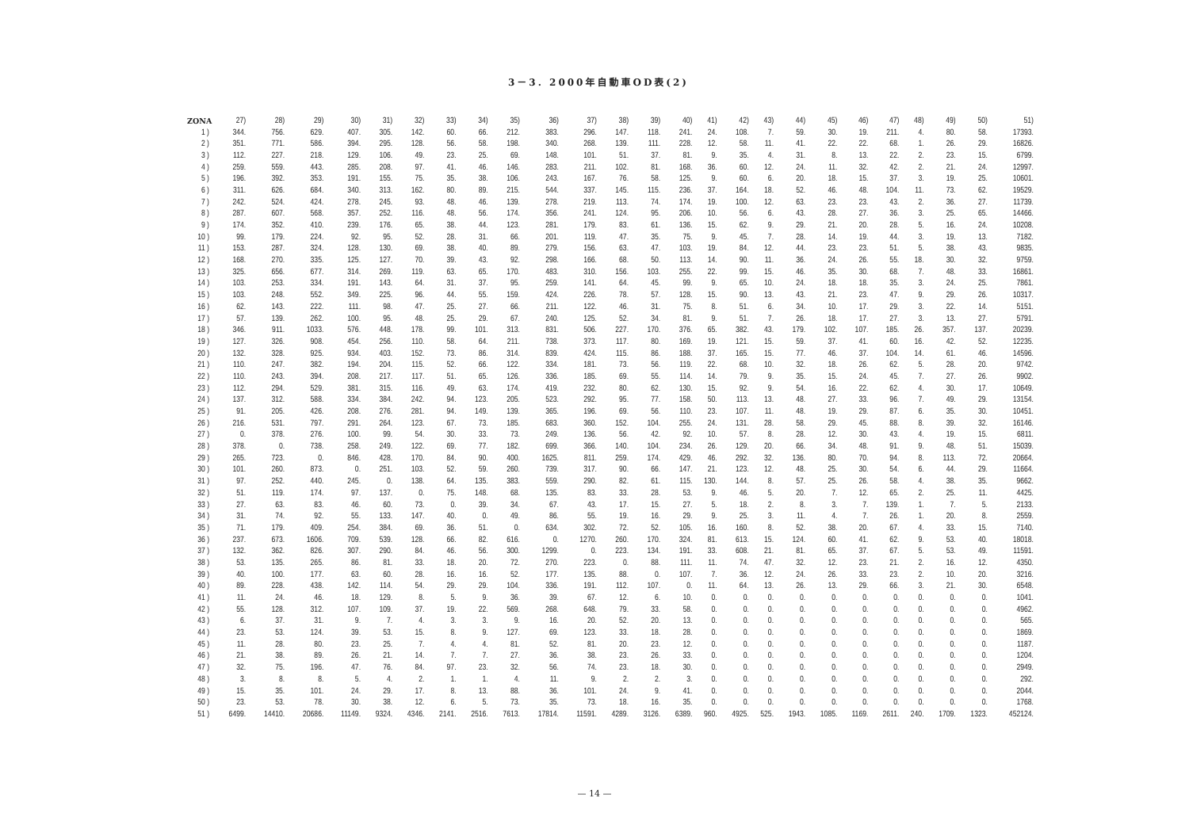3－3. 2000年自動車OD表(2)
| ZONA | 27) | 28) | 29) | 30) | 31) | 32) | 33) | 34) | 35) | 36) | 37) | 38) | 39) | 40) | 41) | 42) | 43) | 44) | 45) | 46) | 47) | 48) | 49) | 50) | 51) |
| --- | --- | --- | --- | --- | --- | --- | --- | --- | --- | --- | --- | --- | --- | --- | --- | --- | --- | --- | --- | --- | --- | --- | --- | --- | --- |
| 1 ) | 344. | 756. | 629. | 407. | 305. | 142. | 60. | 66. | 212. | 383. | 296. | 147. | 118. | 241. | 24. | 108. | 7. | 59. | 30. | 19. | 211. | 4. | 80. | 58. | 17393. |
| 2 ) | 351. | 771. | 586. | 394. | 295. | 128. | 56. | 58. | 198. | 340. | 268. | 139. | 111. | 228. | 12. | 58. | 11. | 41. | 22. | 22. | 68. | 1. | 26. | 29. | 16826. |
| 3 ) | 112. | 227. | 218. | 129. | 106. | 49. | 23. | 25. | 69. | 148. | 101. | 51. | 37. | 81. | 9. | 35. | 4. | 31. | 8. | 13. | 22. | 2. | 23. | 15. | 6799. |
| 4 ) | 259. | 559. | 443. | 285. | 208. | 97. | 41. | 46. | 146. | 283. | 211. | 102. | 81. | 168. | 36. | 60. | 12. | 24. | 11. | 32. | 42. | 2. | 21. | 24. | 12997. |
| 5 ) | 196. | 392. | 353. | 191. | 155. | 75. | 35. | 38. | 106. | 243. | 167. | 76. | 58. | 125. | 9. | 60. | 6. | 20. | 18. | 15. | 37. | 3. | 19. | 25. | 10601. |
| 6 ) | 311. | 626. | 684. | 340. | 313. | 162. | 80. | 89. | 215. | 544. | 337. | 145. | 115. | 236. | 37. | 164. | 18. | 52. | 46. | 48. | 104. | 11. | 73. | 62. | 19529. |
| 7 ) | 242. | 524. | 424. | 278. | 245. | 93. | 48. | 46. | 139. | 278. | 219. | 113. | 74. | 174. | 19. | 100. | 12. | 63. | 23. | 23. | 43. | 2. | 36. | 27. | 11739. |
| 8 ) | 287. | 607. | 568. | 357. | 252. | 116. | 48. | 56. | 174. | 356. | 241. | 124. | 95. | 206. | 10. | 56. | 6. | 43. | 28. | 27. | 36. | 3. | 25. | 65. | 14466. |
| 9 ) | 174. | 352. | 410. | 239. | 176. | 65. | 38. | 44. | 123. | 281. | 179. | 83. | 61. | 136. | 15. | 62. | 9. | 29. | 21. | 20. | 28. | 5. | 16. | 24. | 10208. |
| 10 ) | 99. | 179. | 224. | 92. | 95. | 52. | 28. | 31. | 66. | 201. | 119. | 47. | 35. | 75. | 9. | 45. | 7. | 28. | 14. | 19. | 44. | 3. | 19. | 13. | 7182. |
| 11 ) | 153. | 287. | 324. | 128. | 130. | 69. | 38. | 40. | 89. | 279. | 156. | 63. | 47. | 103. | 19. | 84. | 12. | 44. | 23. | 23. | 51. | 5. | 38. | 43. | 9835. |
| 12 ) | 168. | 270. | 335. | 125. | 127. | 70. | 39. | 43. | 92. | 298. | 166. | 68. | 50. | 113. | 14. | 90. | 11. | 36. | 24. | 26. | 55. | 18. | 30. | 32. | 9759. |
| 13 ) | 325. | 656. | 677. | 314. | 269. | 119. | 63. | 65. | 170. | 483. | 310. | 156. | 103. | 255. | 22. | 99. | 15. | 46. | 35. | 30. | 68. | 7. | 48. | 33. | 16861. |
| 14 ) | 103. | 253. | 334. | 191. | 143. | 64. | 31. | 37. | 95. | 259. | 141. | 64. | 45. | 99. | 9. | 65. | 10. | 24. | 18. | 18. | 35. | 3. | 24. | 25. | 7861. |
| 15 ) | 103. | 248. | 552. | 349. | 225. | 96. | 44. | 55. | 159. | 424. | 226. | 78. | 57. | 128. | 15. | 90. | 13. | 43. | 21. | 23. | 47. | 9. | 29. | 26. | 10317. |
| 16 ) | 62. | 143. | 222. | 111. | 98. | 47. | 25. | 27. | 66. | 211. | 122. | 46. | 31. | 75. | 8. | 51. | 6. | 34. | 10. | 17. | 29. | 3. | 22. | 14. | 5151. |
| 17 ) | 57. | 139. | 262. | 100. | 95. | 48. | 25. | 29. | 67. | 240. | 125. | 52. | 34. | 81. | 9. | 51. | 7. | 26. | 18. | 17. | 27. | 3. | 13. | 27. | 5791. |
| 18 ) | 346. | 911. | 1033. | 576. | 448. | 178. | 99. | 101. | 313. | 831. | 506. | 227. | 170. | 376. | 65. | 382. | 43. | 179. | 102. | 107. | 185. | 26. | 357. | 137. | 20239. |
| 19 ) | 127. | 326. | 908. | 454. | 256. | 110. | 58. | 64. | 211. | 738. | 373. | 117. | 80. | 169. | 19. | 121. | 15. | 59. | 37. | 41. | 60. | 16. | 42. | 52. | 12235. |
| 20 ) | 132. | 328. | 925. | 934. | 403. | 152. | 73. | 86. | 314. | 839. | 424. | 115. | 86. | 188. | 37. | 165. | 15. | 77. | 46. | 37. | 104. | 14. | 61. | 46. | 14596. |
| 21 ) | 110. | 247. | 382. | 194. | 204. | 115. | 52. | 66. | 122. | 334. | 181. | 73. | 56. | 119. | 22. | 68. | 10. | 32. | 18. | 26. | 62. | 5. | 28. | 20. | 9742. |
| 22 ) | 110. | 243. | 394. | 208. | 217. | 117. | 51. | 65. | 126. | 336. | 185. | 69. | 55. | 114. | 14. | 79. | 9. | 35. | 15. | 24. | 45. | 7. | 27. | 26. | 9902. |
| 23 ) | 112. | 294. | 529. | 381. | 315. | 116. | 49. | 63. | 174. | 419. | 232. | 80. | 62. | 130. | 15. | 92. | 9. | 54. | 16. | 22. | 62. | 4. | 30. | 17. | 10649. |
| 24 ) | 137. | 312. | 588. | 334. | 384. | 242. | 94. | 123. | 205. | 523. | 292. | 95. | 77. | 158. | 50. | 113. | 13. | 48. | 27. | 33. | 96. | 7. | 49. | 29. | 13154. |
| 25 ) | 91. | 205. | 426. | 208. | 276. | 281. | 94. | 149. | 139. | 365. | 196. | 69. | 56. | 110. | 23. | 107. | 11. | 48. | 19. | 29. | 87. | 6. | 35. | 30. | 10451. |
| 26 ) | 216. | 531. | 797. | 291. | 264. | 123. | 67. | 73. | 185. | 683. | 360. | 152. | 104. | 255. | 24. | 131. | 28. | 58. | 29. | 45. | 88. | 8. | 39. | 32. | 16146. |
| 27 ) | 0. | 378. | 276. | 100. | 99. | 54. | 30. | 33. | 73. | 249. | 136. | 56. | 42. | 92. | 10. | 57. | 8. | 28. | 12. | 30. | 43. | 4. | 19. | 15. | 6811. |
| 28 ) | 378. | 0. | 738. | 258. | 249. | 122. | 69. | 77. | 182. | 699. | 366. | 140. | 104. | 234. | 26. | 129. | 20. | 66. | 34. | 48. | 91. | 9. | 48. | 51. | 15039. |
| 29 ) | 265. | 723. | 0. | 846. | 428. | 170. | 84. | 90. | 400. | 1625. | 811. | 259. | 174. | 429. | 46. | 292. | 32. | 136. | 80. | 70. | 94. | 8. | 113. | 72. | 20664. |
| 30 ) | 101. | 260. | 873. | 0. | 251. | 103. | 52. | 59. | 260. | 739. | 317. | 90. | 66. | 147. | 21. | 123. | 12. | 48. | 25. | 30. | 54. | 6. | 44. | 29. | 11664. |
| 31 ) | 97. | 252. | 440. | 245. | 0. | 138. | 64. | 135. | 383. | 559. | 290. | 82. | 61. | 115. | 130. | 144. | 8. | 57. | 25. | 26. | 58. | 4. | 38. | 35. | 9662. |
| 32 ) | 51. | 119. | 174. | 97. | 137. | 0. | 75. | 148. | 68. | 135. | 83. | 33. | 28. | 53. | 9. | 46. | 5. | 20. | 7. | 12. | 65. | 2. | 25. | 11. | 4425. |
| 33 ) | 27. | 63. | 83. | 46. | 60. | 73. | 0. | 39. | 34. | 67. | 43. | 17. | 15. | 27. | 5. | 18. | 2. | 8. | 3. | 7. | 139. | 1. | 7. | 5. | 2133. |
| 34 ) | 31. | 74. | 92. | 55. | 133. | 147. | 40. | 0. | 49. | 86. | 55. | 19. | 16. | 29. | 9. | 25. | 3. | 11. | 4. | 7. | 26. | 1. | 20. | 8. | 2559. |
| 35 ) | 71. | 179. | 409. | 254. | 384. | 69. | 36. | 51. | 0. | 634. | 302. | 72. | 52. | 105. | 16. | 160. | 8. | 52. | 38. | 20. | 67. | 4. | 33. | 15. | 7140. |
| 36 ) | 237. | 673. | 1606. | 709. | 539. | 128. | 66. | 82. | 616. | 0. | 1270. | 260. | 170. | 324. | 81. | 613. | 15. | 124. | 60. | 41. | 62. | 9. | 53. | 40. | 18018. |
| 37 ) | 132. | 362. | 826. | 307. | 290. | 84. | 46. | 56. | 300. | 1299. | 0. | 223. | 134. | 191. | 33. | 608. | 21. | 81. | 65. | 37. | 67. | 5. | 53. | 49. | 11591. |
| 38 ) | 53. | 135. | 265. | 86. | 81. | 33. | 18. | 20. | 72. | 270. | 223. | 0. | 88. | 111. | 11. | 74. | 47. | 32. | 12. | 23. | 21. | 2. | 16. | 12. | 4350. |
| 39 ) | 40. | 100. | 177. | 63. | 60. | 28. | 16. | 16. | 52. | 177. | 135. | 88. | 0. | 107. | 7. | 36. | 12. | 24. | 26. | 33. | 23. | 2. | 10. | 20. | 3216. |
| 40 ) | 89. | 228. | 438. | 142. | 114. | 54. | 29. | 29. | 104. | 336. | 191. | 112. | 107. | 0. | 11. | 64. | 13. | 26. | 13. | 29. | 66. | 3. | 21. | 30. | 6548. |
| 41 ) | 11. | 24. | 46. | 18. | 129. | 8. | 5. | 9. | 36. | 39. | 67. | 12. | 6. | 10. | 0. | 0. | 0. | 0. | 0. | 0. | 0. | 0. | 0. | 0. | 1041. |
| 42 ) | 55. | 128. | 312. | 107. | 109. | 37. | 19. | 22. | 569. | 268. | 648. | 79. | 33. | 58. | 0. | 0. | 0. | 0. | 0. | 0. | 0. | 0. | 0. | 0. | 4962. |
| 43 ) | 6. | 37. | 31. | 9. | 7. | 4. | 3. | 3. | 9. | 16. | 20. | 52. | 20. | 13. | 0. | 0. | 0. | 0. | 0. | 0. | 0. | 0. | 0. | 0. | 565. |
| 44 ) | 23. | 53. | 124. | 39. | 53. | 15. | 8. | 9. | 127. | 69. | 123. | 33. | 18. | 28. | 0. | 0. | 0. | 0. | 0. | 0. | 0. | 0. | 0. | 0. | 1869. |
| 45 ) | 11. | 28. | 80. | 23. | 25. | 7. | 4. | 4. | 81. | 52. | 81. | 20. | 23. | 12. | 0. | 0. | 0. | 0. | 0. | 0. | 0. | 0. | 0. | 0. | 1187. |
| 46 ) | 21. | 38. | 89. | 26. | 21. | 14. | 7. | 7. | 27. | 36. | 38. | 23. | 26. | 33. | 0. | 0. | 0. | 0. | 0. | 0. | 0. | 0. | 0. | 0. | 1204. |
| 47 ) | 32. | 75. | 196. | 47. | 76. | 84. | 97. | 23. | 32. | 56. | 74. | 23. | 18. | 30. | 0. | 0. | 0. | 0. | 0. | 0. | 0. | 0. | 0. | 0. | 2949. |
| 48 ) | 3. | 8. | 8. | 5. | 4. | 2. | 1. | 1. | 4. | 11. | 9. | 2. | 2. | 3. | 0. | 0. | 0. | 0. | 0. | 0. | 0. | 0. | 0. | 0. | 292. |
| 49 ) | 15. | 35. | 101. | 24. | 29. | 17. | 8. | 13. | 88. | 36. | 101. | 24. | 9. | 41. | 0. | 0. | 0. | 0. | 0. | 0. | 0. | 0. | 0. | 0. | 2044. |
| 50 ) | 23. | 53. | 78. | 30. | 38. | 12. | 6. | 5. | 73. | 35. | 73. | 18. | 16. | 35. | 0. | 0. | 0. | 0. | 0. | 0. | 0. | 0. | 0. | 0. | 1768. |
| 51 ) | 6499. | 14410. | 20686. | 11149. | 9324. | 4346. | 2141. | 2516. | 7613. | 17814. | 11591. | 4289. | 3126. | 6389. | 960. | 4925. | 525. | 1943. | 1085. | 1169. | 2611. | 240. | 1709. | 1323. | 452124. |
— 14 —